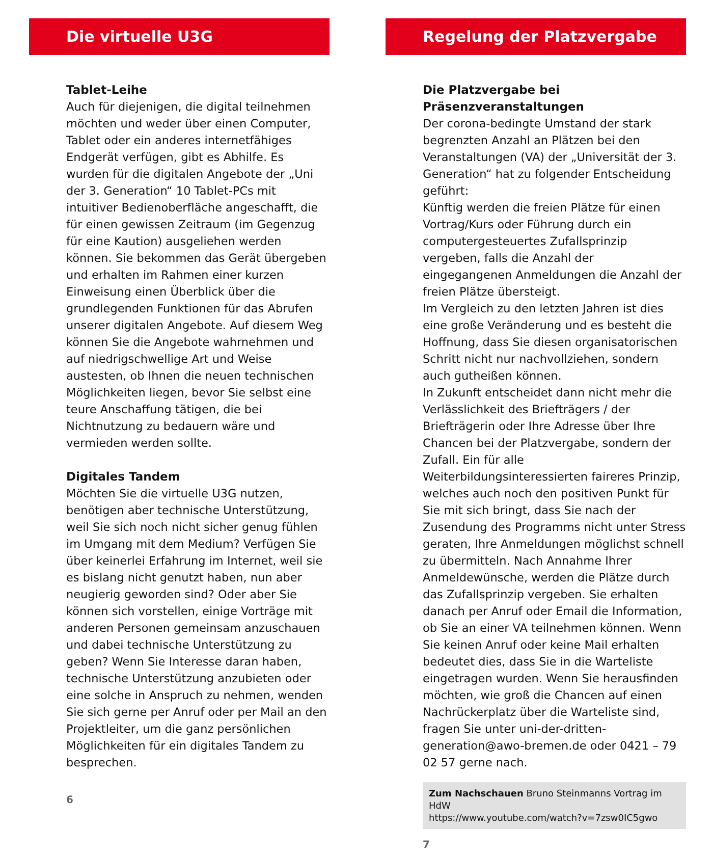Die virtuelle U3G
Tablet-Leihe
Auch für diejenigen, die digital teilnehmen möchten und weder über einen Computer, Tablet oder ein anderes internetfähiges Endgerät verfügen, gibt es Abhilfe. Es wurden für die digitalen Angebote der „Uni der 3. Generation“ 10 Tablet-PCs mit intuitiver Bedienoberfläche angeschafft, die für einen gewissen Zeitraum (im Gegenzug für eine Kaution) ausgeliehen werden können. Sie bekommen das Gerät übergeben und erhalten im Rahmen einer kurzen Einweisung einen Überblick über die grundlegenden Funktionen für das Abrufen unserer digitalen Angebote. Auf diesem Weg können Sie die Angebote wahrnehmen und auf niedrigschwellige Art und Weise austesten, ob Ihnen die neuen technischen Möglichkeiten liegen, bevor Sie selbst eine teure Anschaffung tätigen, die bei Nichtnutzung zu bedauern wäre und vermieden werden sollte.
Digitales Tandem
Möchten Sie die virtuelle U3G nutzen, benötigen aber technische Unterstützung, weil Sie sich noch nicht sicher genug fühlen im Umgang mit dem Medium? Verfügen Sie über keinerlei Erfahrung im Internet, weil sie es bislang nicht genutzt haben, nun aber neugierig geworden sind? Oder aber Sie können sich vorstellen, einige Vorträge mit anderen Personen gemeinsam anzuschauen und dabei technische Unterstützung zu geben? Wenn Sie Interesse daran haben, technische Unterstützung anzubieten oder eine solche in Anspruch zu nehmen, wenden Sie sich gerne per Anruf oder per Mail an den Projektleiter, um die ganz persönlichen Möglichkeiten für ein digitales Tandem zu besprechen.
6
Regelung der Platzvergabe
Die Platzvergabe bei Präsenzveranstaltungen
Der corona-bedingte Umstand der stark begrenzten Anzahl an Plätzen bei den Veranstaltungen (VA) der „Universität der 3. Generation“ hat zu folgender Entscheidung geführt:
Künftig werden die freien Plätze für einen Vortrag/Kurs oder Führung durch ein computergesteuertes Zufallsprinzip vergeben, falls die Anzahl der eingegangenen Anmeldungen die Anzahl der freien Plätze übersteigt.
Im Vergleich zu den letzten Jahren ist dies eine große Veränderung und es besteht die Hoffnung, dass Sie diesen organisatorischen Schritt nicht nur nachvollziehen, sondern auch gutheißen können.
In Zukunft entscheidet dann nicht mehr die Verlässlichkeit des Briefträgers / der Briefträgerin oder Ihre Adresse über Ihre Chancen bei der Platzvergabe, sondern der Zufall. Ein für alle Weiterbildungsinteressierten faireres Prinzip, welches auch noch den positiven Punkt für Sie mit sich bringt, dass Sie nach der Zusendung des Programms nicht unter Stress geraten, Ihre Anmeldungen möglichst schnell zu übermitteln. Nach Annahme Ihrer Anmeldewünsche, werden die Plätze durch das Zufallsprinzip vergeben. Sie erhalten danach per Anruf oder Email die Information, ob Sie an einer VA teilnehmen können. Wenn Sie keinen Anruf oder keine Mail erhalten bedeutet dies, dass Sie in die Warteliste eingetragen wurden. Wenn Sie herausfinden möchten, wie groß die Chancen auf einen Nachrückerplatz über die Warteliste sind, fragen Sie unter uni-der-dritten-generation@awo-bremen.de oder 0421 – 79 02 57 gerne nach.
Zum Nachschauen Bruno Steinmanns Vortrag im HdW
https://www.youtube.com/watch?v=7zsw0IC5gwo
7